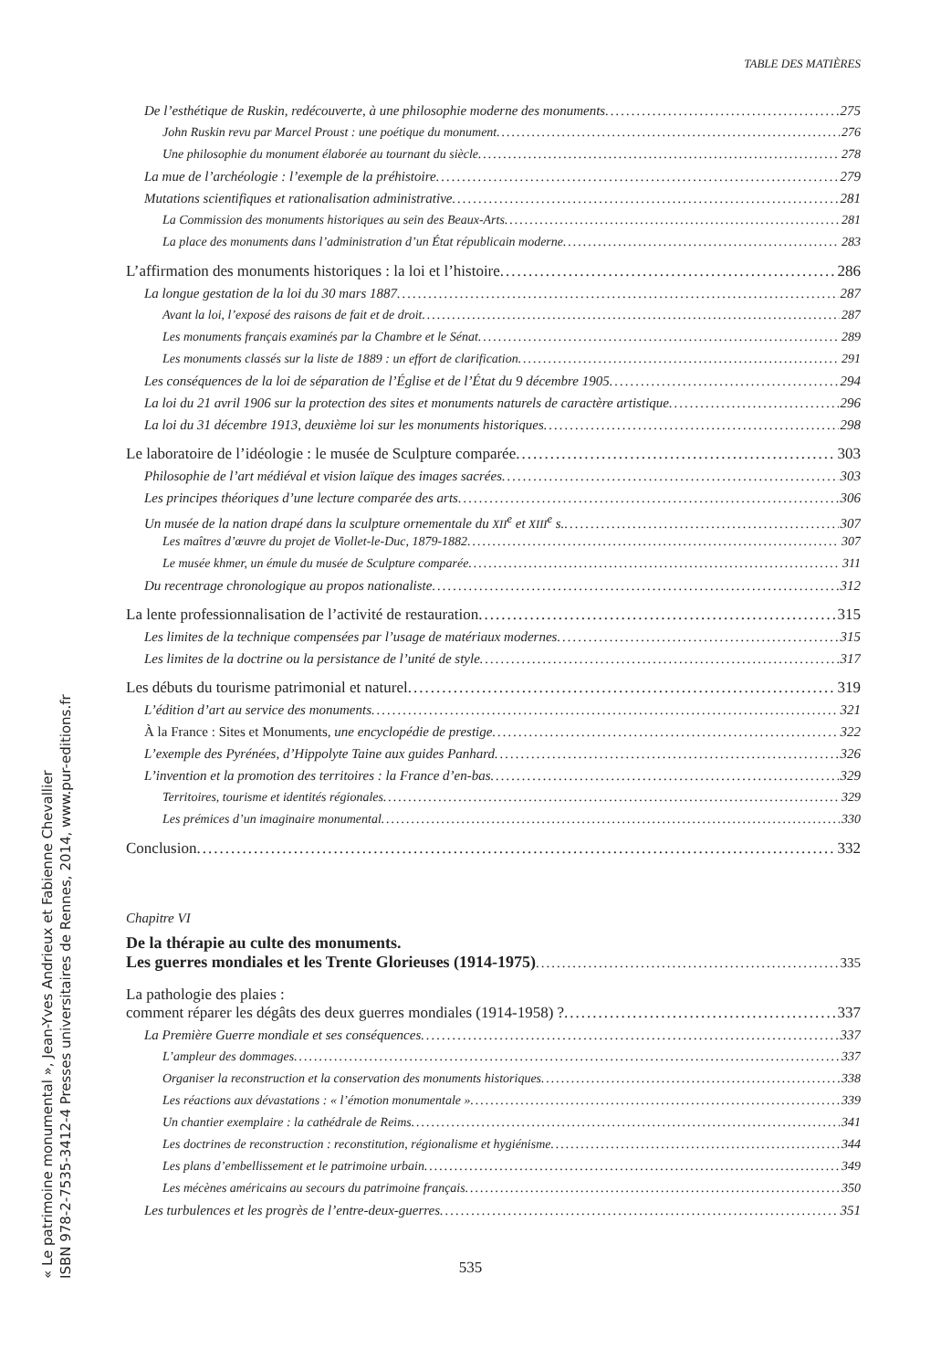TABLE DES MATIÈRES
« Le patrimoine monumental », Jean-Yves Andrieux et Fabienne Chevallier
ISBN 978-2-7535-3412-4 Presses universitaires de Rennes, 2014, www.pur-editions.fr
De l’esthétique de Ruskin, redécouverte, à une philosophie moderne des monuments 275
John Ruskin revu par Marcel Proust : une poétique du monument 276
Une philosophie du monument élaborée au tournant du siècle 278
La mue de l’archéologie : l’exemple de la préhistoire 279
Mutations scientifiques et rationalisation administrative 281
La Commission des monuments historiques au sein des Beaux-Arts 281
La place des monuments dans l’administration d’un État républicain moderne 283
L’affirmation des monuments historiques : la loi et l’histoire 286
La longue gestation de la loi du 30 mars 1887 287
Avant la loi, l’exposé des raisons de fait et de droit 287
Les monuments français examinés par la Chambre et le Sénat 289
Les monuments classés sur la liste de 1889 : un effort de clarification 291
Les conséquences de la loi de séparation de l’Église et de l’État du 9 décembre 1905 294
La loi du 21 avril 1906 sur la protection des sites et monuments naturels de caractère artistique 296
La loi du 31 décembre 1913, deuxième loi sur les monuments historiques 298
Le laboratoire de l’idéologie : le musée de Sculpture comparée 303
Philosophie de l’art médiéval et vision laïque des images sacrées 303
Les principes théoriques d’une lecture comparée des arts 306
Un musée de la nation drapé dans la sculpture ornementale du XII<sup>e</sup> et XIII<sup>e</sup> s. 307
Les maîtres d’œuvre du projet de Viollet-le-Duc, 1879-1882 307
Le musée khmer, un émule du musée de Sculpture comparée 311
Du recentrage chronologique au propos nationaliste 312
La lente professionnalisation de l’activité de restauration 315
Les limites de la technique compensées par l’usage de matériaux modernes 315
Les limites de la doctrine ou la persistance de l’unité de style 317
Les débuts du tourisme patrimonial et naturel 319
L’édition d’art au service des monuments 321
À la France : Sites et Monuments, une encyclopédie de prestige 322
L’exemple des Pyrénées, d’Hippolyte Taine aux guides Panhard 326
L’invention et la promotion des territoires : la France d’en-bas 329
Territoires, tourisme et identités régionales 329
Les prémices d’un imaginaire monumental 330
Conclusion 332
Chapitre VI
De la thérapie au culte des monuments.
Les guerres mondiales et les Trente Glorieuses (1914-1975) 335
La pathologie des plaies :
comment réparer les dégâts des deux guerres mondiales (1914-1958) ? 337
La Première Guerre mondiale et ses conséquences 337
L’ampleur des dommages 337
Organiser la reconstruction et la conservation des monuments historiques 338
Les réactions aux dévastations : « l’émotion monumentale » 339
Un chantier exemplaire : la cathédrale de Reims 341
Les doctrines de reconstruction : reconstitution, régionalisme et hygiénisme 344
Les plans d’embellissement et le patrimoine urbain 349
Les mécènes américains au secours du patrimoine français 350
Les turbulences et les progrès de l’entre-deux-guerres 351
535